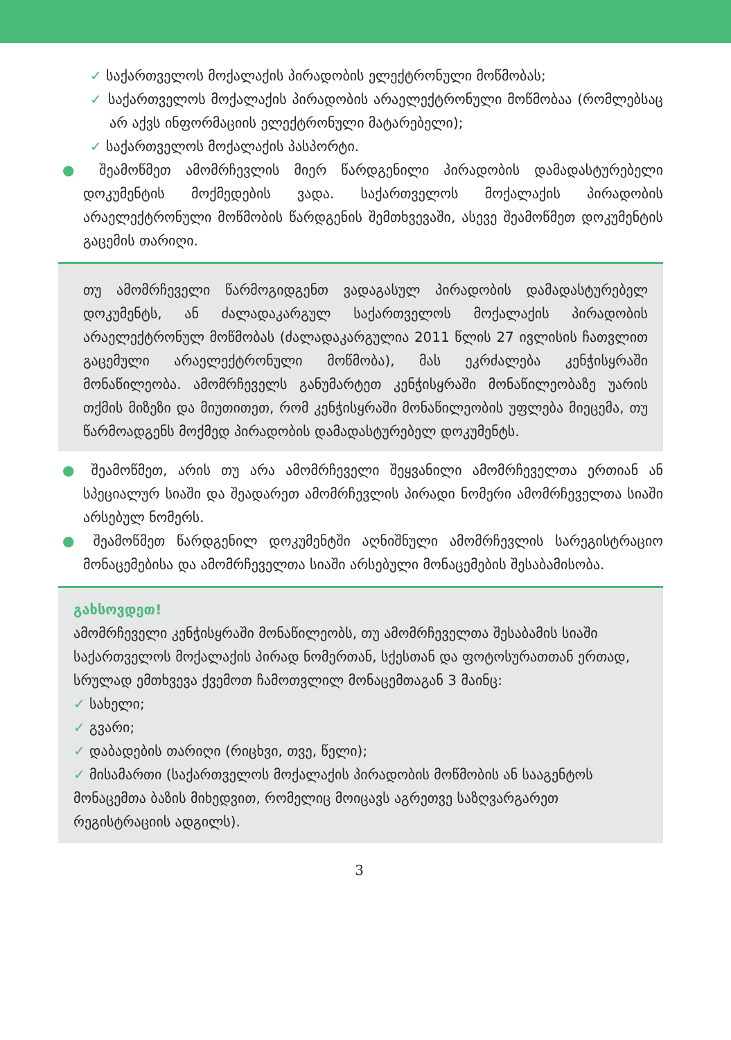✓ საქართველოს მოქალაქის პირადობის ელექტრონული მოწმობას;
✓ საქართველოს მოქალაქის პირადობის არაელექტრონული მოწმობაა (რომლებსაც არ აქვს ინფორმაციის ელექტრონული მატარებელი);
✓ საქართველოს მოქალაქის პასპორტი.
● შეამოწმეთ ამომრჩევლის მიერ წარდგენილი პირადობის დამადასტურებელი დოკუმენტის მოქმედების ვადა. საქართველოს მოქალაქის პირადობის არაელექტრონული მოწმობის წარდგენის შემთხვევაში, ასევე შეამოწმეთ დოკუმენტის გაცემის თარიღი.
თუ ამომრჩეველი წარმოგიდგენთ ვადაგასულ პირადობის დამადასტურებელ დოკუმენტს, ან ძალადაკარგულ საქართველოს მოქალაქის პირადობის არაელექტრონულ მოწმობას (ძალადაკარგულია 2011 წლის 27 ივლისის ჩათვლით გაცემული არაელექტრონული მოწმობა), მას ეკრძალება კენჭისყრაში მონაწილეობა. ამომრჩეველს განუმარტეთ კენჭისყრაში მონაწილეობაზე უარის თქმის მიზეზი და მიუთითეთ, რომ კენჭისყრაში მონაწილეობის უფლება მიეცემა, თუ წარმოადგენს მოქმედ პირადობის დამადასტურებელ დოკუმენტს.
● შეამოწმეთ, არის თუ არა ამომრჩეველი შეყვანილი ამომრჩეველთა ერთიან ან სპეციალურ სიაში და შეადარეთ ამომრჩევლის პირადი ნომერი ამომრჩეველთა სიაში არსებულ ნომერს.
● შეამოწმეთ წარდგენილ დოკუმენტში აღნიშნული ამომრჩევლის სარეგისტრაციო მონაცემებისა და ამომრჩეველთა სიაში არსებული მონაცემების შესაბამისობა.
გახსოვდეთ!
ამომრჩეველი კენჭისყრაში მონაწილეობს, თუ ამომრჩეველთა შესაბამის სიაში საქართველოს მოქალაქის პირად ნომერთან, სქესთან და ფოტოსურათთან ერთად, სრულად ემთხვევა ქვემოთ ჩამოთვლილ მონაცემთაგან 3 მაინც:
✓ სახელი;
✓ გვარი;
✓ დაბადების თარიღი (რიცხვი, თვე, წელი);
✓ მისამართი (საქართველოს მოქალაქის პირადობის მოწმობის ან სააგენტოს მონაცემთა ბაზის მიხედვით, რომელიც მოიცავს აგრეთვე საზღვარგარეთ რეგისტრაციის ადგილს).
3